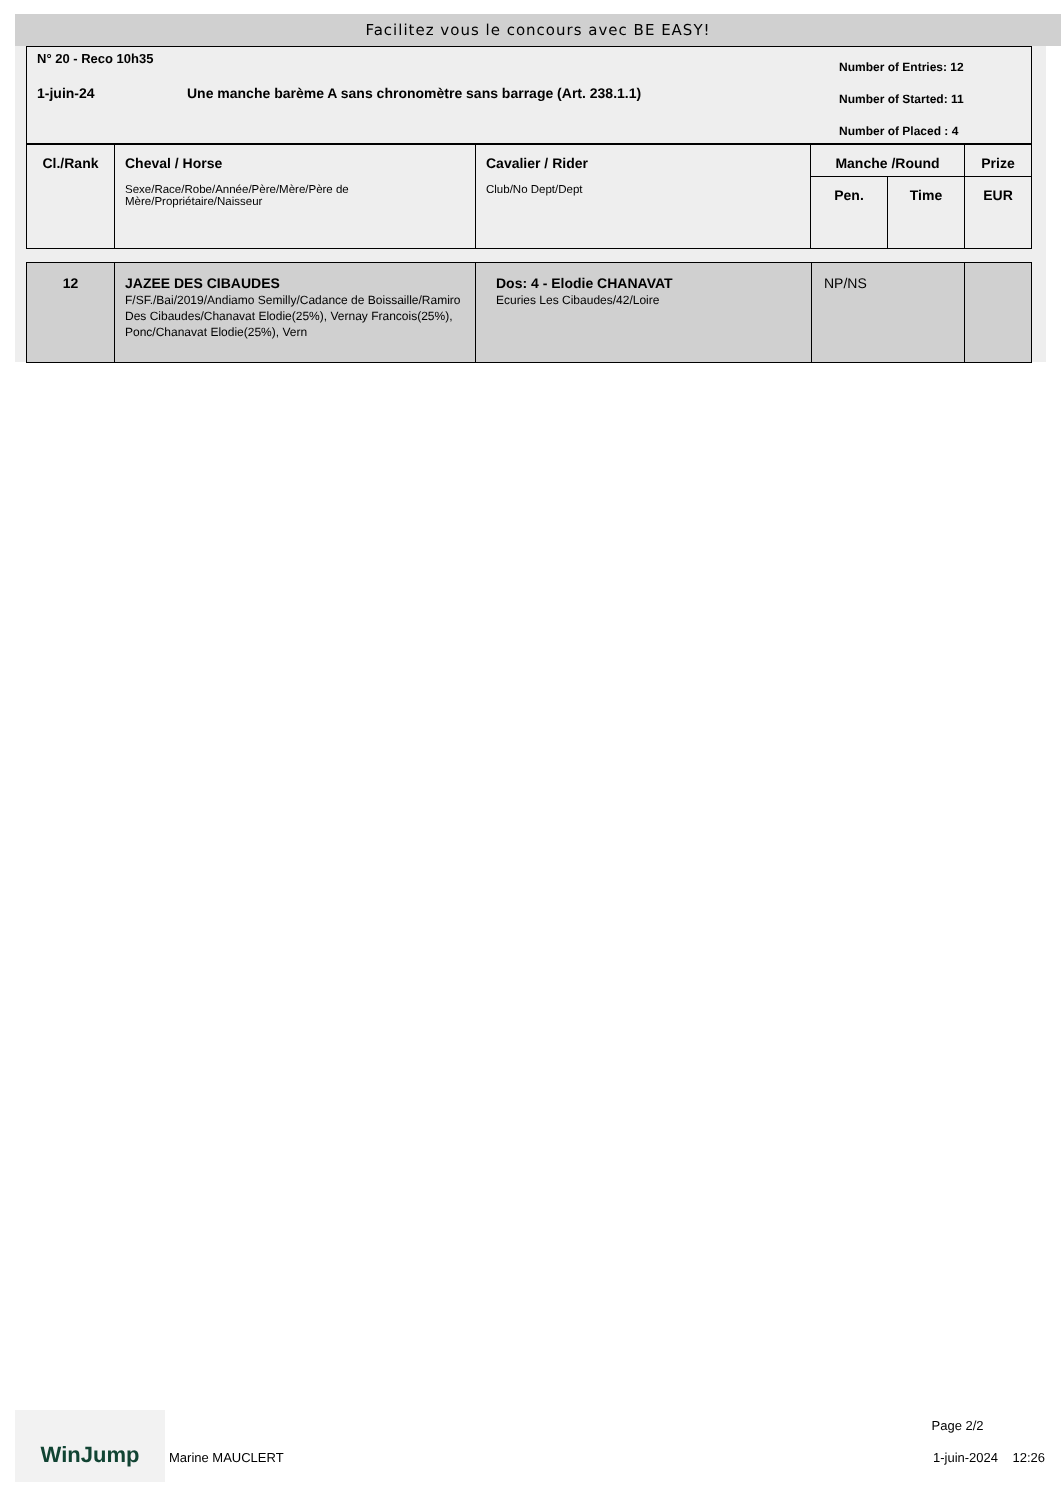Facilitez vous le concours avec BE EASY!
N° 20 - Reco 10h35
1-juin-24
Une manche barème A sans chronomètre sans barrage (Art. 238.1.1)
Number of Entries: 12
Number of Started: 11
Number of Placed : 4
| Cl./Rank | Cheval / Horse Sexe/Race/Robe/Année/Père/Mère/Père de Mère/Propriétaire/Naisseur | Cavalier / Rider Club/No Dept/Dept | Manche /Round | | Prize |
| --- | --- | --- | --- | --- | --- |
| | | | Pen. | Time | EUR |
| 12 | JAZEE DES CIBAUDES F/SF./Bai/2019/Andiamo Semilly/Cadance de Boissaille/Ramiro Des Cibaudes/Chanavat Elodie(25%), Vernay Francois(25%), Ponc/Chanavat Elodie(25%), Vern | Dos: 4 - Elodie CHANAVAT Ecuries Les Cibaudes/42/Loire | NP/NS | |
WinJump
Marine MAUCLERT
Page 2/2
1-juin-2024 12:26